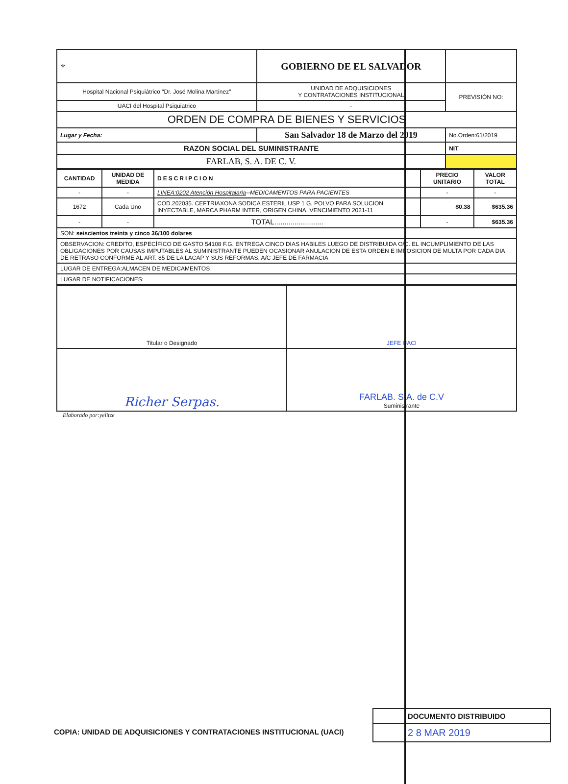| ⚜ | | GOBIERNO DE EL SALVADOR | |
| Hospital Nacional Psiquiátrico "Dr. José Molina Martínez" | | UNIDAD DE ADQUISICIONES Y CONTRATACIONES INSTITUCIONAL | PREVISIÓN NO: |
| UACI del Hospital Psiquiatrico | | - | |
| ORDEN DE COMPRA DE BIENES Y SERVICIOS | | | |
| Lugar y Fecha: | San Salvador 18 de Marzo del 2019 | | No.Orden:61/2019 |
| RAZON SOCIAL DEL SUMINISTRANTE | | | NIT |
| FARLAB, S. A. DE C. V. | | | |
| CANTIDAD | UNIDAD DE MEDIDA | DESCRIPCION | PRECIO UNITARIO | VALOR TOTAL |
| --- | --- | --- | --- | --- |
| - | - | LINEA:0202 Atención Hospitalaria --MEDICAMENTOS PARA PACIENTES | - | - |
| 1672 | Cada Uno | COD.202035. CEFTRIAXONA SODICA ESTERIL USP 1 G, POLVO PARA SOLUCION INYECTABLE, MARCA PHARM INTER, ORIGEN CHINA, VENCIMIENTO 2021-11 | $0.38 | $635.36 |
| - | - | TOTAL........................ | - | $635.36 |
| SON: seiscientos treinta y cinco 36/100 dolares | | | | |
| OBSERVACION: CREDITO, ESPECÍFICO DE GASTO 54108 F.G. ENTREGA CINCO DIAS HABILES LUEGO DE DISTRIBUIDA O/C. EL INCUMPLIMIENTO DE LAS OBLIGACIONES POR CAUSAS IMPUTABLES AL SUMINISTRANTE PUEDEN OCASIONAR ANULACION DE ESTA ORDEN E IMPOSICION DE MULTA POR CADA DIA DE RETRASO CONFORME AL ART. 85 DE LA LACAP Y SUS REFORMAS. A/C JEFE DE FARMACIA | | | | |
| LUGAR DE ENTREGA:ALMACEN DE MEDICAMENTOS | | | | |
| LUGAR DE NOTIFICACIONES: | | | | |
| Titular o Designado | JEFE UACI |
| Richer Serpas. | FARLAB. S.A. de C.V Suministrante |
Elaborado por:yelitze
DOCUMENTO DISTRIBUIDO
2 8 MAR 2019
COPIA: UNIDAD DE ADQUISICIONES Y CONTRATACIONES INSTITUCIONAL (UACI)